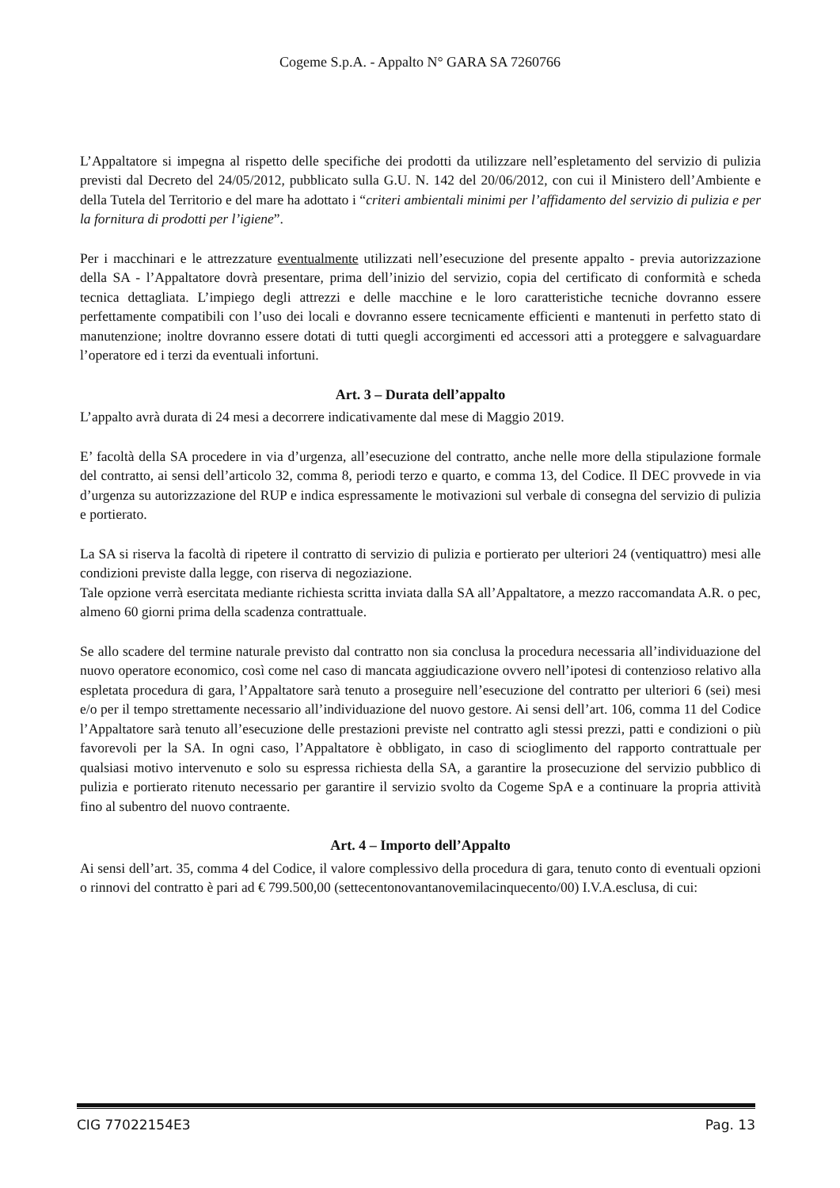Cogeme S.p.A. - Appalto N° GARA SA 7260766
L’Appaltatore si impegna al rispetto delle specifiche dei prodotti da utilizzare nell’espletamento del servizio di pulizia previsti dal Decreto del 24/05/2012, pubblicato sulla G.U. N. 142 del 20/06/2012, con cui il Ministero dell’Ambiente e della Tutela del Territorio e del mare ha adottato i “criteri ambientali minimi per l’affidamento del servizio di pulizia e per la fornitura di prodotti per l’igiene”.
Per i macchinari e le attrezzature eventualmente utilizzati nell’esecuzione del presente appalto - previa autorizzazione della SA - l’Appaltatore dovrà presentare, prima dell’inizio del servizio, copia del certificato di conformità e scheda tecnica dettagliata. L’impiego degli attrezzi e delle macchine e le loro caratteristiche tecniche dovranno essere perfettamente compatibili con l’uso dei locali e dovranno essere tecnicamente efficienti e mantenuti in perfetto stato di manutenzione; inoltre dovranno essere dotati di tutti quegli accorgimenti ed accessori atti a proteggere e salvaguardare l’operatore ed i terzi da eventuali infortuni.
Art. 3 – Durata dell’appalto
L’appalto avrà durata di 24 mesi a decorrere indicativamente dal mese di Maggio 2019.
E’ facoltà della SA procedere in via d’urgenza, all’esecuzione del contratto, anche nelle more della stipulazione formale del contratto, ai sensi dell’articolo 32, comma 8, periodi terzo e quarto, e comma 13, del Codice. Il DEC provvede in via d’urgenza su autorizzazione del RUP e indica espressamente le motivazioni sul verbale di consegna del servizio di pulizia e portierato.
La SA si riserva la facoltà di ripetere il contratto di servizio di pulizia e portierato per ulteriori 24 (ventiquattro) mesi alle condizioni previste dalla legge, con riserva di negoziazione.
Tale opzione verrà esercitata mediante richiesta scritta inviata dalla SA all’Appaltatore, a mezzo raccomandata A.R. o pec, almeno 60 giorni prima della scadenza contrattuale.
Se allo scadere del termine naturale previsto dal contratto non sia conclusa la procedura necessaria all’individuazione del nuovo operatore economico, così come nel caso di mancata aggiudicazione ovvero nell’ipotesi di contenzioso relativo alla espletata procedura di gara, l’Appaltatore sarà tenuto a proseguire nell’esecuzione del contratto per ulteriori 6 (sei) mesi e/o per il tempo strettamente necessario all’individuazione del nuovo gestore. Ai sensi dell’art. 106, comma 11 del Codice l’Appaltatore sarà tenuto all’esecuzione delle prestazioni previste nel contratto agli stessi prezzi, patti e condizioni o più favorevoli per la SA. In ogni caso, l’Appaltatore è obbligato, in caso di scioglimento del rapporto contrattuale per qualsiasi motivo intervenuto e solo su espressa richiesta della SA, a garantire la prosecuzione del servizio pubblico di pulizia e portierato ritenuto necessario per garantire il servizio svolto da Cogeme SpA e a continuare la propria attività fino al subentro del nuovo contraente.
Art. 4 – Importo dell’Appalto
Ai sensi dell’art. 35, comma 4 del Codice, il valore complessivo della procedura di gara, tenuto conto di eventuali opzioni o rinnovi del contratto è pari ad € 799.500,00 (settecentonovantanovemilacinquecento/00) I.V.A.esclusa, di cui:
CIG 77022154E3 Pag. 13